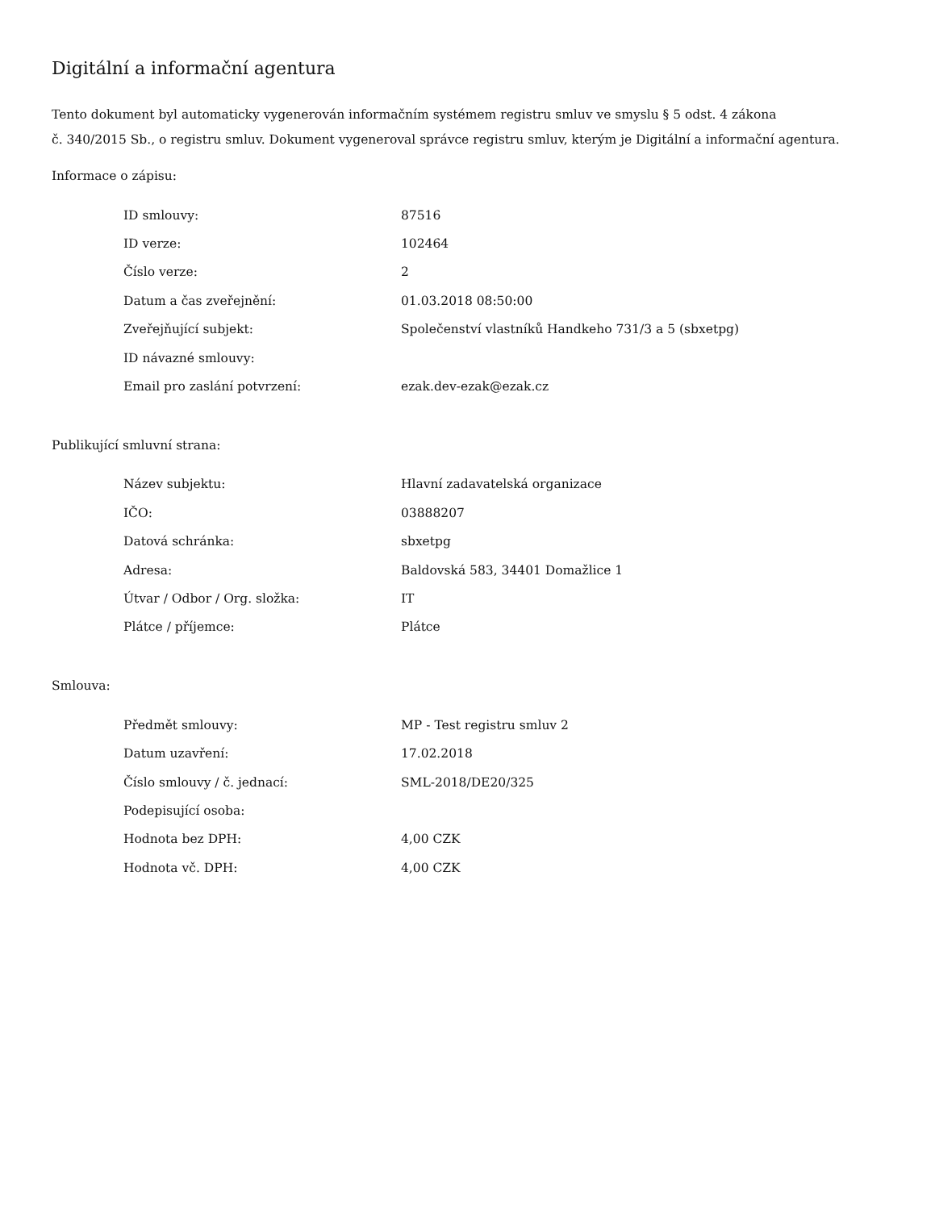Digitální a informační agentura
Tento dokument byl automaticky vygenerován informačním systémem registru smluv ve smyslu § 5 odst. 4 zákona
č. 340/2015 Sb., o registru smluv. Dokument vygeneroval správce registru smluv, kterým je Digitální a informační agentura.
Informace o zápisu:
| ID smlouvy: | 87516 |
| ID verze: | 102464 |
| Číslo verze: | 2 |
| Datum a čas zveřejnění: | 01.03.2018 08:50:00 |
| Zveřejňující subjekt: | Společenství vlastníků Handkeho 731/3 a 5 (sbxetpg) |
| ID návazné smlouvy: | |
| Email pro zaslání potvrzení: | ezak.dev-ezak@ezak.cz |
Publikující smluvní strana:
| Název subjektu: | Hlavní zadavatelská organizace |
| IČO: | 03888207 |
| Datová schránka: | sbxetpg |
| Adresa: | Baldovská 583, 34401 Domažlice 1 |
| Útvar / Odbor / Org. složka: | IT |
| Plátce / příjemce: | Plátce |
Smlouva:
| Předmět smlouvy: | MP - Test registru smluv 2 |
| Datum uzavření: | 17.02.2018 |
| Číslo smlouvy / č. jednací: | SML-2018/DE20/325 |
| Podepisující osoba: | |
| Hodnota bez DPH: | 4,00 CZK |
| Hodnota vč. DPH: | 4,00 CZK |